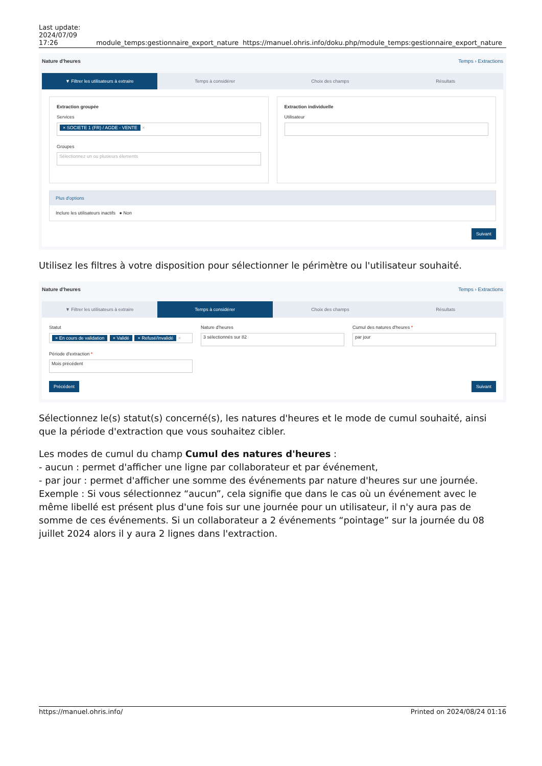Last update:
2024/07/09 17:26
module_temps:gestionnaire_export_nature
https://manuel.ohris.info/doku.php/module_temps:gestionnaire_export_nature
Nature d'heures Temps › Extractions
▼ Filtrer les utilisateurs à extraire
Temps à considérer Choix des champs Résultats
Extraction groupée
Services
× SOCIETE 1 (FR) / AGDE - VENTE ×
Groupes
Sélectionnez un ou plusieurs élements
Extraction individuelle
Utilisateur
Plus d'options
Inclure les utilisateurs inactifs ● Non
Suivant
Utilisez les filtres à votre disposition pour sélectionner le périmètre ou l'utilisateur souhaité.
Nature d'heures Temps › Extractions
▼ Filtrer les utilisateurs à extraire
Temps à considérer Choix des champs Résultats
Statut
× En cours de validation × Validé × Refusé/Invalidé ×
Période d'extraction *
Mois précédent
Nature d'heures
3 sélectionnés sur 82
Cumul des natures d'heures *
par jour
Précédent Suivant
Sélectionnez le(s) statut(s) concerné(s), les natures d'heures et le mode de cumul souhaité, ainsi que la période d'extraction que vous souhaitez cibler.
Les modes de cumul du champ Cumul des natures d'heures :
- aucun : permet d'afficher une ligne par collaborateur et par événement,
- par jour : permet d'afficher une somme des événements par nature d'heures sur une journée.
Exemple : Si vous sélectionnez “aucun”, cela signifie que dans le cas où un événement avec le même libellé est présent plus d'une fois sur une journée pour un utilisateur, il n'y aura pas de somme de ces événements. Si un collaborateur a 2 événements “pointage” sur la journée du 08 juillet 2024 alors il y aura 2 lignes dans l'extraction.
https://manuel.ohris.info/ Printed on 2024/08/24 01:16